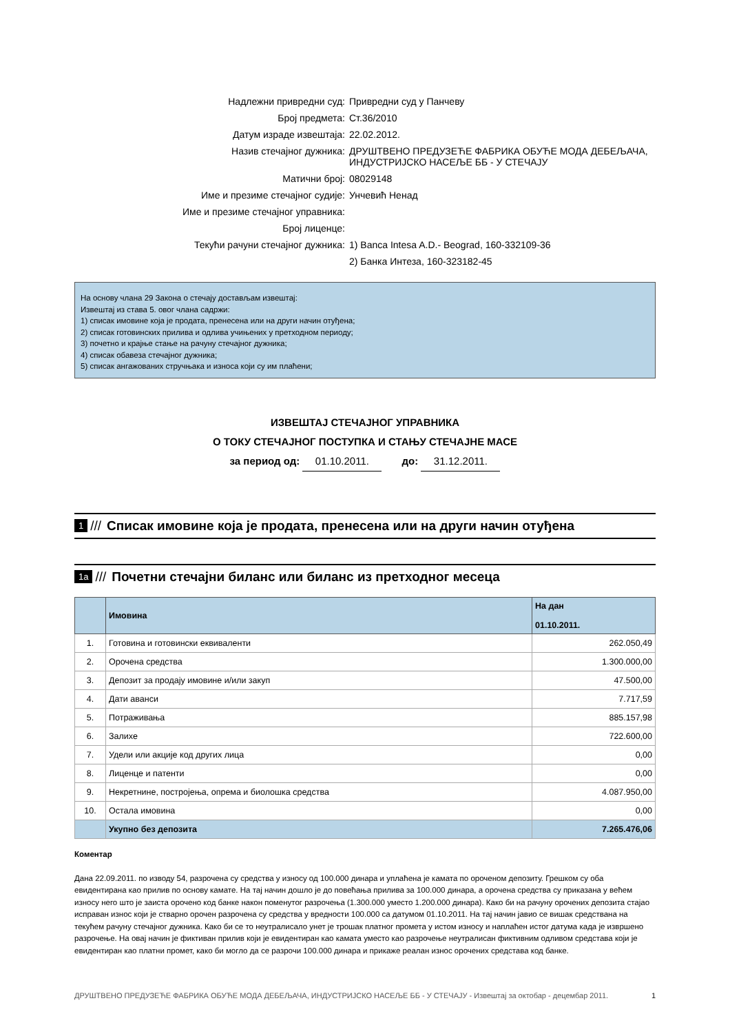| Надлежни привредни суд: | Привредни суд у Панчеву |
| Број предмета: | Ст.36/2010 |
| Датум израде извештаја: | 22.02.2012. |
| Назив стечајног дужника: | ДРУШТВЕНО ПРЕДУЗЕЋЕ ФАБРИКА ОБУЋЕ МОДА ДЕБЕЉАЧА, ИНДУСТРИЈСКО НАСЕЉЕ ББ - У СТЕЧАЈУ |
| Матични број: | 08029148 |
| Име и презиме стечајног судије: | Унчевић Ненад |
| Име и презиме стечајног управника: | |
| Број лиценце: | |
| Текући рачуни стечајног дужника: | 1) Banca Intesa A.D.- Beograd, 160-332109-36 |
| | 2) Банка Интеза, 160-323182-45 |
На основу члана 29 Закона о стечају достављам извештај:
Извештај из става 5. овог члана садржи:
1) списак имовине која је продата, пренесена или на други начин отуђена;
2) списак готовинских прилива и одлива учињених у претходном периоду;
3) почетно и крајње стање на рачуну стечајног дужника;
4) списак обавеза стечајног дужника;
5) списак ангажованих стручњака и износа који су им плаћени;
ИЗВЕШТАЈ СТЕЧАЈНОГ УПРАВНИКА
О ТОКУ СТЕЧАЈНОГ ПОСТУПКА И СТАЊУ СТЕЧАЈНЕ МАСЕ
за период од: 01.10.2011. до: 31.12.2011.
1 /// Списак имовине која је продата, пренесена или на други начин отуђена
1a /// Почетни стечајни биланс или биланс из претходног месеца
| | Имовина | На дан 01.10.2011. |
| --- | --- | --- |
| 1. | Готовина и готовински еквиваленти | 262.050,49 |
| 2. | Орочена средства | 1.300.000,00 |
| 3. | Депозит за продају имовине и/или закуп | 47.500,00 |
| 4. | Дати аванси | 7.717,59 |
| 5. | Потраживања | 885.157,98 |
| 6. | Залихе | 722.600,00 |
| 7. | Удели или акције код других лица | 0,00 |
| 8. | Лиценце и патенти | 0,00 |
| 9. | Некретнине, постројења, опрема и биолошка средства | 4.087.950,00 |
| 10. | Остала имовина | 0,00 |
| | Укупно без депозита | 7.265.476,06 |
Коментар
Дана 22.09.2011. по изводу 54, разрочена су средства у износу од 100.000 динара и уплаћена је камата по ороченом депозиту. Грешком су оба евидентирана као прилив по основу камате. На тај начин дошло је до повећања прилива за 100.000 динара, а орочена средства су приказана у већем износу него што је заиста орочено код банке након поменутог разрочења (1.300.000 уместо 1.200.000 динара). Како би на рачуну орочених депозита стајао исправан износ који је стварно орочен разрочена су средства у вредности 100.000 са датумом 01.10.2011. На тај начин јавио се вишак средствана на текућем рачуну стечајног дужника. Како би се то неутралисало унет је трошак платног промета у истом износу и наплаћен истог датума када је извршено разрочење. На овај начин је фиктиван прилив који је евидентиран као камата уместо као разрочење неутралисан фиктивним одливом средстава који је евидентиран као платни промет, како би могло да се разрочи 100.000 динара и прикаже реалан износ орочених средстава код банке.
ДРУШТВЕНО ПРЕДУЗЕЋЕ ФАБРИКА ОБУЋЕ МОДА ДЕБЕЉАЧА, ИНДУСТРИЈСКО НАСЕЉЕ ББ - У СТЕЧАЈУ - Извештај за октобар - децембар 2011. 1